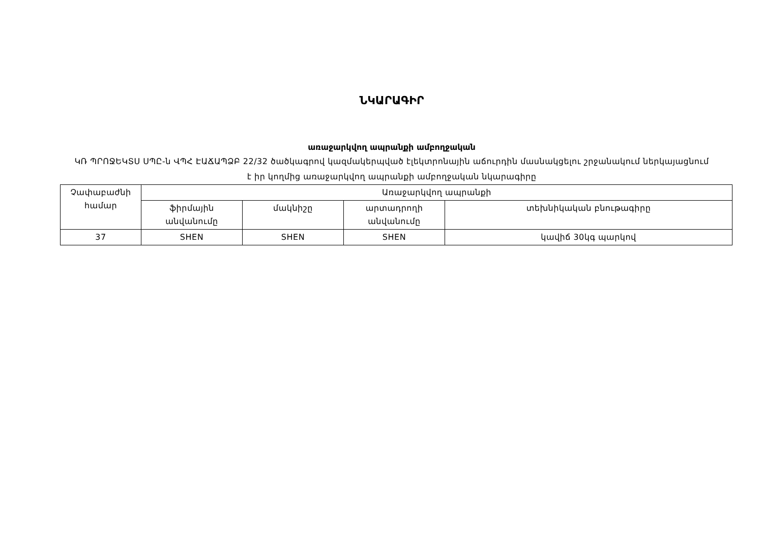ՆԿԱՐԱԳԻՐ
առաջարկվող ապրանքի ամբողջական
ԿՌ ՊՐՈՋԵԿՏՍ ՍՊԸ-ն ՎՊՀ ԷԱՃԱՊՁԲ 22/32 ծածկագրով կազմակերպված էլեկտրոնային աճուրդին մասնակցելու շրջանակում ներկայացնում է իր կողմից առաջարկվող ապրանքի ամբողջական նկարագիրը
| Չափաբաժնի համար | Առաջարկվող ապրանքի | | | |
| --- | --- | --- | --- | --- |
| | ֆիրմային անվանումը | մակնիշը | արտադրողի անվանումը | տեխնիկական բնութագիրը |
| 37 | SHEN | SHEN | SHEN | կավիճ 30կգ պարկով |